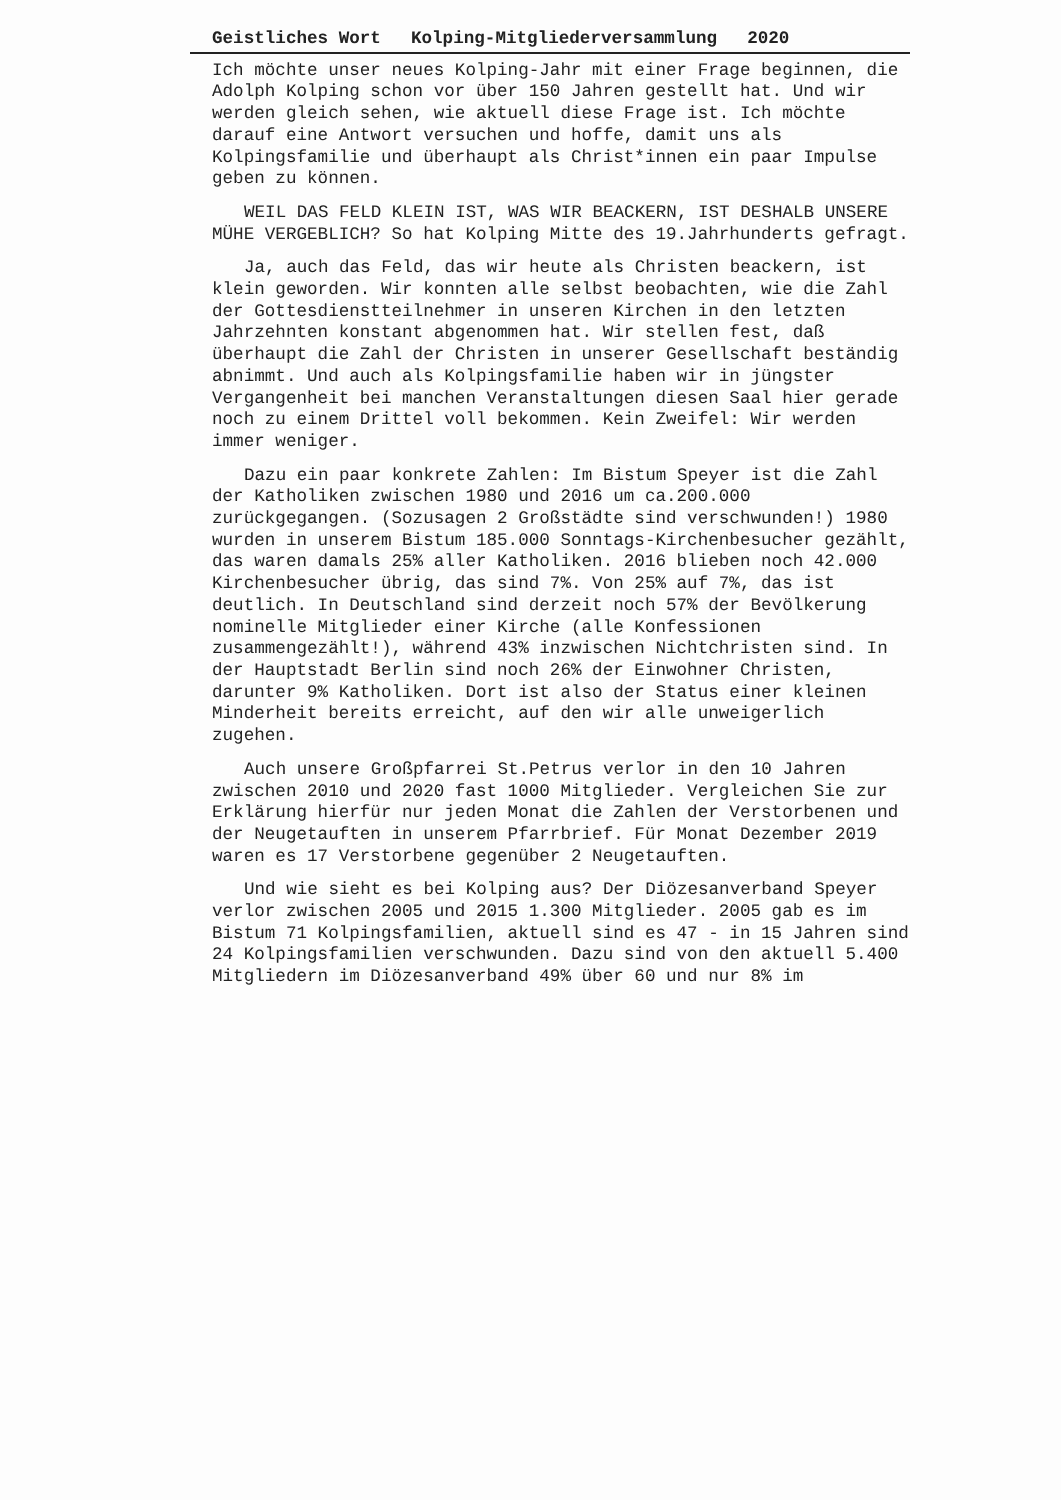Geistliches Wort Kolping-Mitgliederversammlung 2020
Ich möchte unser neues Kolping-Jahr mit einer Frage beginnen, die Adolph Kolping schon vor über 150 Jahren gestellt hat. Und wir werden gleich sehen, wie aktuell diese Frage ist. Ich möchte darauf eine Antwort versuchen und hoffe, damit uns als Kolpingsfamilie und überhaupt als Christ*innen ein paar Impulse geben zu können.
WEIL DAS FELD KLEIN IST, WAS WIR BEACKERN, IST DESHALB UNSERE MÜHE VERGEBLICH? So hat Kolping Mitte des 19.Jahrhunderts gefragt.
Ja, auch das Feld, das wir heute als Christen beackern, ist klein geworden. Wir konnten alle selbst beobachten, wie die Zahl der Gottesdienstteilnehmer in unseren Kirchen in den letzten Jahrzehnten konstant abgenommen hat. Wir stellen fest, daß überhaupt die Zahl der Christen in unserer Gesellschaft beständig abnimmt. Und auch als Kolpingsfamilie haben wir in jüngster Vergangenheit bei manchen Veranstaltungen diesen Saal hier gerade noch zu einem Drittel voll bekommen. Kein Zweifel: Wir werden immer weniger.
Dazu ein paar konkrete Zahlen: Im Bistum Speyer ist die Zahl der Katholiken zwischen 1980 und 2016 um ca.200.000 zurückgegangen. (Sozusagen 2 Großstädte sind verschwunden!) 1980 wurden in unserem Bistum 185.000 Sonntags-Kirchenbesucher gezählt, das waren damals 25% aller Katholiken. 2016 blieben noch 42.000 Kirchenbesucher übrig, das sind 7%. Von 25% auf 7%, das ist deutlich. In Deutschland sind derzeit noch 57% der Bevölkerung nominelle Mitglieder einer Kirche (alle Konfessionen zusammengezählt!), während 43% inzwischen Nichtchristen sind. In der Hauptstadt Berlin sind noch 26% der Einwohner Christen, darunter 9% Katholiken. Dort ist also der Status einer kleinen Minderheit bereits erreicht, auf den wir alle unweigerlich zugehen.
Auch unsere Großpfarrei St.Petrus verlor in den 10 Jahren zwischen 2010 und 2020 fast 1000 Mitglieder. Vergleichen Sie zur Erklärung hierfür nur jeden Monat die Zahlen der Verstorbenen und der Neugetauften in unserem Pfarrbrief. Für Monat Dezember 2019 waren es 17 Verstorbene gegenüber 2 Neugetauften.
Und wie sieht es bei Kolping aus? Der Diözesanverband Speyer verlor zwischen 2005 und 2015 1.300 Mitglieder. 2005 gab es im Bistum 71 Kolpingsfamilien, aktuell sind es 47 - in 15 Jahren sind 24 Kolpingsfamilien verschwunden. Dazu sind von den aktuell 5.400 Mitgliedern im Diözesanverband 49% über 60 und nur 8% im